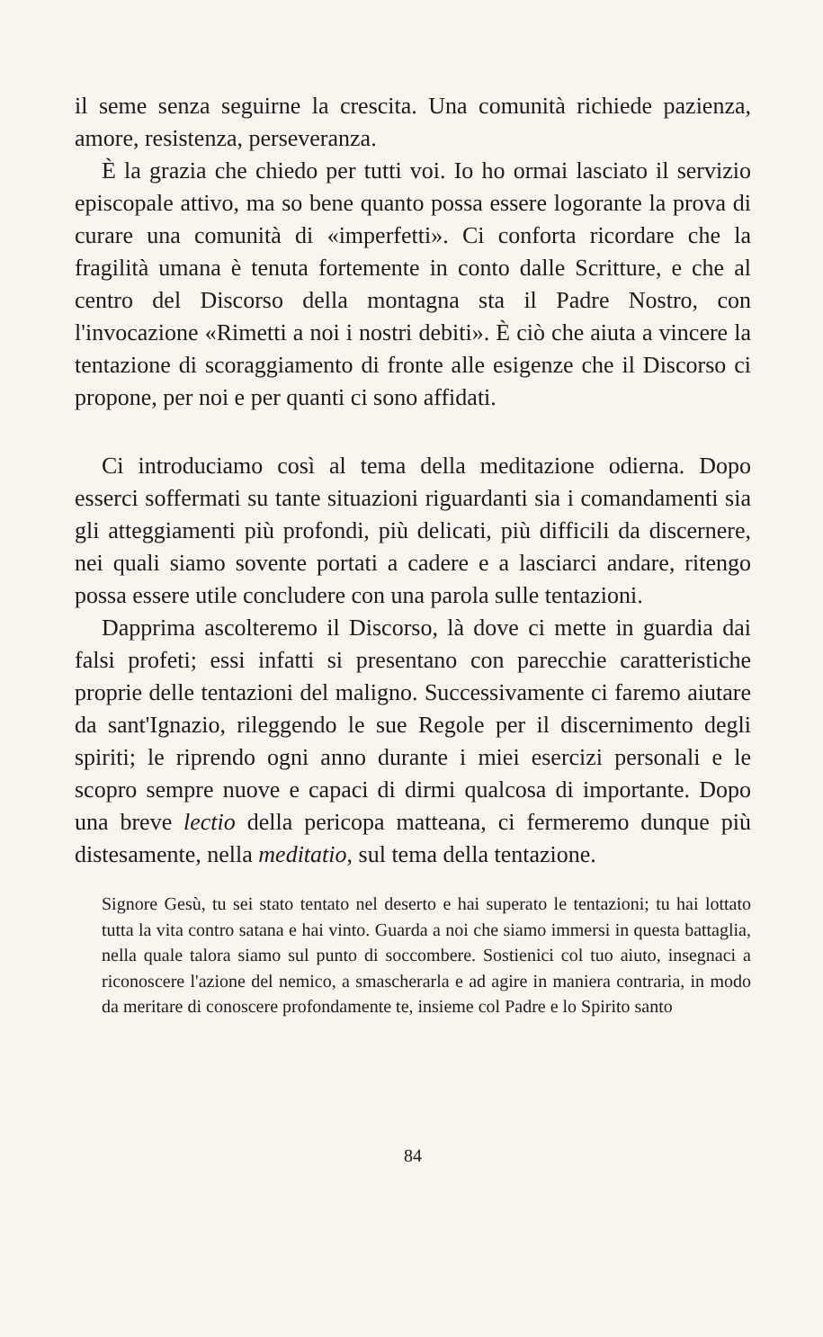il seme senza seguirne la crescita. Una comunità richiede pazienza, amore, resistenza, perseveranza.
È la grazia che chiedo per tutti voi. Io ho ormai lasciato il servizio episcopale attivo, ma so bene quanto possa essere logorante la prova di curare una comunità di «imperfetti». Ci conforta ricordare che la fragilità umana è tenuta fortemente in conto dalle Scritture, e che al centro del Discorso della montagna sta il Padre Nostro, con l'invocazione «Rimetti a noi i nostri debiti». È ciò che aiuta a vincere la tentazione di scoraggiamento di fronte alle esigenze che il Discorso ci propone, per noi e per quanti ci sono affidati.
Ci introduciamo così al tema della meditazione odierna. Dopo esserci soffermati su tante situazioni riguardanti sia i comandamenti sia gli atteggiamenti più profondi, più delicati, più difficili da discernere, nei quali siamo sovente portati a cadere e a lasciarci andare, ritengo possa essere utile concludere con una parola sulle tentazioni.
Dapprima ascolteremo il Discorso, là dove ci mette in guardia dai falsi profeti; essi infatti si presentano con parecchie caratteristiche proprie delle tentazioni del maligno. Successivamente ci faremo aiutare da sant'Ignazio, rileggendo le sue Regole per il discernimento degli spiriti; le riprendo ogni anno durante i miei esercizi personali e le scopro sempre nuove e capaci di dirmi qualcosa di importante. Dopo una breve lectio della pericopa matteana, ci fermeremo dunque più distesamente, nella meditatio, sul tema della tentazione.
Signore Gesù, tu sei stato tentato nel deserto e hai superato le tentazioni; tu hai lottato tutta la vita contro satana e hai vinto. Guarda a noi che siamo immersi in questa battaglia, nella quale talora siamo sul punto di soccombere. Sostienici col tuo aiuto, insegnaci a riconoscere l'azione del nemico, a smascherarla e ad agire in maniera contraria, in modo da meritare di conoscere profondamente te, insieme col Padre e lo Spirito santo
84